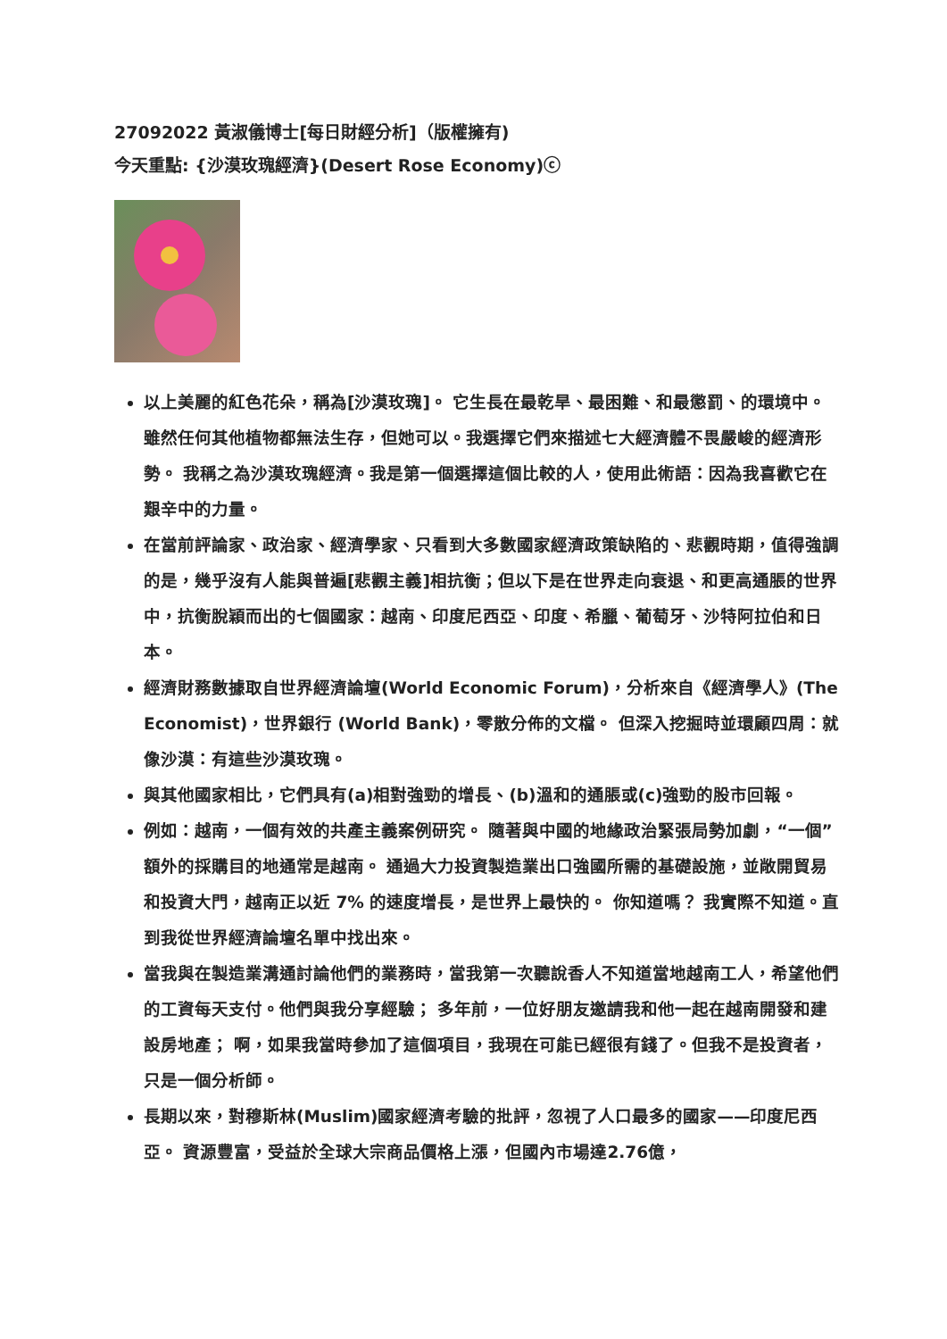27092022 黃淑儀博士[每日財經分析]（版權擁有)
今天重點: {沙漠玫瑰經濟}(Desert Rose Economy)ⓒ
以上美麗的紅色花朵，稱為[沙漠玫瑰]。 它生長在最乾旱、最困難、和最懲罰、的環境中。 雖然任何其他植物都無法生存，但她可以。我選擇它們來描述七大經濟體不畏嚴峻的經濟形勢。 我稱之為沙漠玫瑰經濟。我是第一個選擇這個比較的人，使用此術語：因為我喜歡它在艱辛中的力量。
在當前評論家、政治家、經濟學家、只看到大多數國家經濟政策缺陷的、悲觀時期，值得強調的是，幾乎沒有人能與普遍[悲觀主義]相抗衡；但以下是在世界走向衰退、和更高通脹的世界中，抗衡脫穎而出的七個國家：越南、印度尼西亞、印度、希臘、葡萄牙、沙特阿拉伯和日本。
經濟財務數據取自世界經濟論壇(World Economic Forum)，分析來自《經濟學人》(The Economist)，世界銀行 (World Bank)，零散分佈的文檔。 但深入挖掘時並環顧四周：就像沙漠：有這些沙漠玫瑰。
與其他國家相比，它們具有(a)相對強勁的增長、(b)溫和的通脹或(c)強勁的股市回報。
例如：越南，一個有效的共產主義案例研究。 隨著與中國的地緣政治緊張局勢加劇，“一個”額外的採購目的地通常是越南。 通過大力投資製造業出口強國所需的基礎設施，並敞開貿易和投資大門，越南正以近 7% 的速度增長，是世界上最快的。 你知道嗎？ 我實際不知道。直到我從世界經濟論壇名單中找出來。
當我與在製造業溝通討論他們的業務時，當我第一次聽說香人不知道當地越南工人，希望他們的工資每天支付。他們與我分享經驗； 多年前，一位好朋友邀請我和他一起在越南開發和建設房地產； 啊，如果我當時參加了這個項目，我現在可能已經很有錢了。但我不是投資者，只是一個分析師。
長期以來，對穆斯林(Muslim)國家經濟考驗的批評，忽視了人口最多的國家——印度尼西亞。 資源豐富，受益於全球大宗商品價格上漲，但國內市場達2.76億，